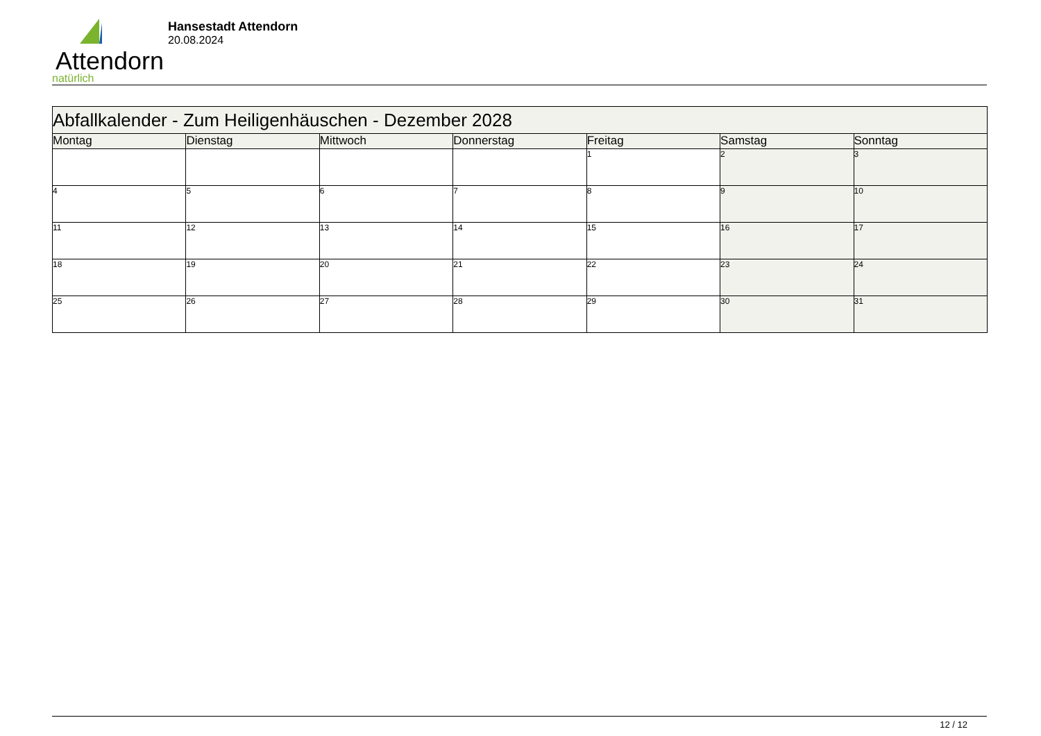Attendorn
natürlich
Hansestadt Attendorn
20.08.2024
| Abfallkalender - Zum Heiligenhäuschen - Dezember 2028 | | | | | | |
| Montag | Dienstag | Mittwoch | Donnerstag | Freitag | Samstag | Sonntag |
| | | | | 1 | 2 | 3 |
| 4 | 5 | 6 | 7 | 8 | 9 | 10 |
| 11 | 12 | 13 | 14 | 15 | 16 | 17 |
| 18 | 19 | 20 | 21 | 22 | 23 | 24 |
| 25 | 26 | 27 | 28 | 29 | 30 | 31 |
12 / 12